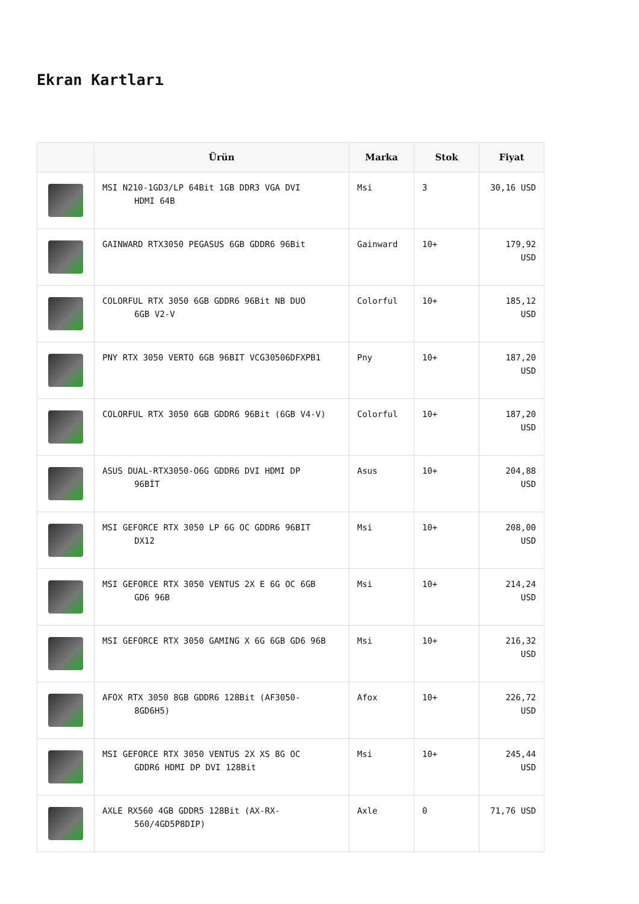Ekran Kartları
| | Ürün | Marka | Stok | Fiyat |
| --- | --- | --- | --- | --- |
| | MSI N210-1GD3/LP 64Bit 1GB DDR3 VGA DVI HDMI 64B | Msi | 3 | 30,16 USD |
| | GAINWARD RTX3050 PEGASUS 6GB GDDR6 96Bit | Gainward | 10+ | 179,92 USD |
| | COLORFUL RTX 3050 6GB GDDR6 96Bit NB DUO 6GB V2-V | Colorful | 10+ | 185,12 USD |
| | PNY RTX 3050 VERTO 6GB 96BIT VCG30506DFXPB1 | Pny | 10+ | 187,20 USD |
| | COLORFUL RTX 3050 6GB GDDR6 96Bit (6GB V4-V) | Colorful | 10+ | 187,20 USD |
| | ASUS DUAL-RTX3050-O6G GDDR6 DVI HDMI DP 96BİT | Asus | 10+ | 204,88 USD |
| | MSI GEFORCE RTX 3050 LP 6G OC GDDR6 96BIT DX12 | Msi | 10+ | 208,00 USD |
| | MSI GEFORCE RTX 3050 VENTUS 2X E 6G OC 6GB GD6 96B | Msi | 10+ | 214,24 USD |
| | MSI GEFORCE RTX 3050 GAMING X 6G 6GB GD6 96B | Msi | 10+ | 216,32 USD |
| | AFOX RTX 3050 8GB GDDR6 128Bit (AF3050- 8GD6H5) | Afox | 10+ | 226,72 USD |
| | MSI GEFORCE RTX 3050 VENTUS 2X XS 8G OC GDDR6 HDMI DP DVI 128Bit | Msi | 10+ | 245,44 USD |
| | AXLE RX560 4GB GDDR5 128Bit (AX-RX- 560/4GD5P8DIP) | Axle | 0 | 71,76 USD |